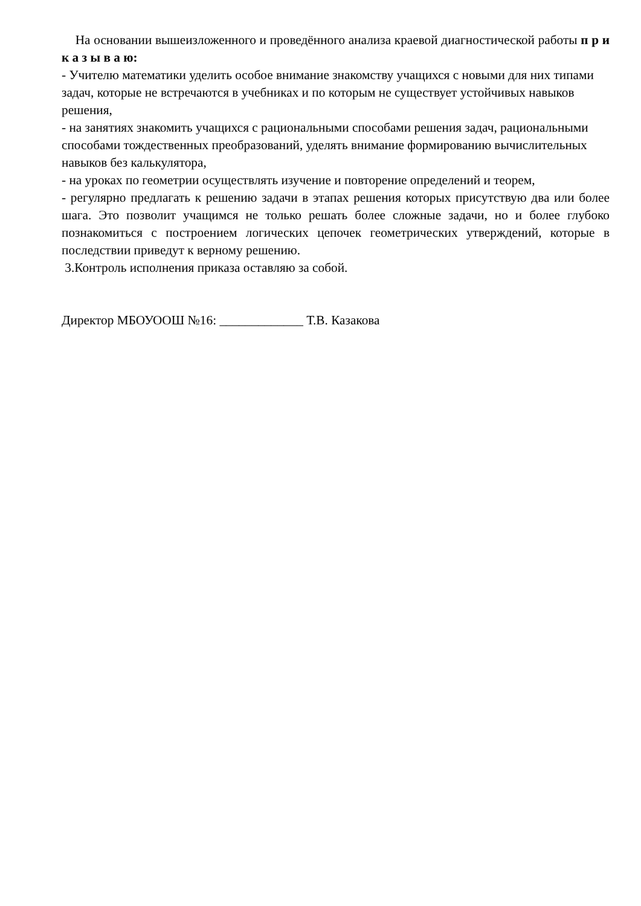На основании вышеизложенного и проведённого анализа краевой диагностической работы п р и к а з ы в а ю:
- Учителю математики уделить особое внимание знакомству учащихся с новыми для них типами задач, которые не встречаются в учебниках и по которым не существует устойчивых навыков решения,
- на занятиях знакомить учащихся с рациональными способами решения задач, рациональными способами тождественных преобразований, уделять внимание формированию вычислительных навыков без калькулятора,
- на уроках по геометрии осуществлять изучение и повторение определений и теорем,
- регулярно предлагать к решению задачи в этапах решения которых присутствую два или более шага. Это позволит учащимся не только решать более сложные задачи, но и более глубоко познакомиться с построением логических цепочек геометрических утверждений, которые в последствии приведут к верному решению.
3.Контроль исполнения приказа оставляю за собой.
Директор МБОУООШ №16: _____________ Т.В. Казакова